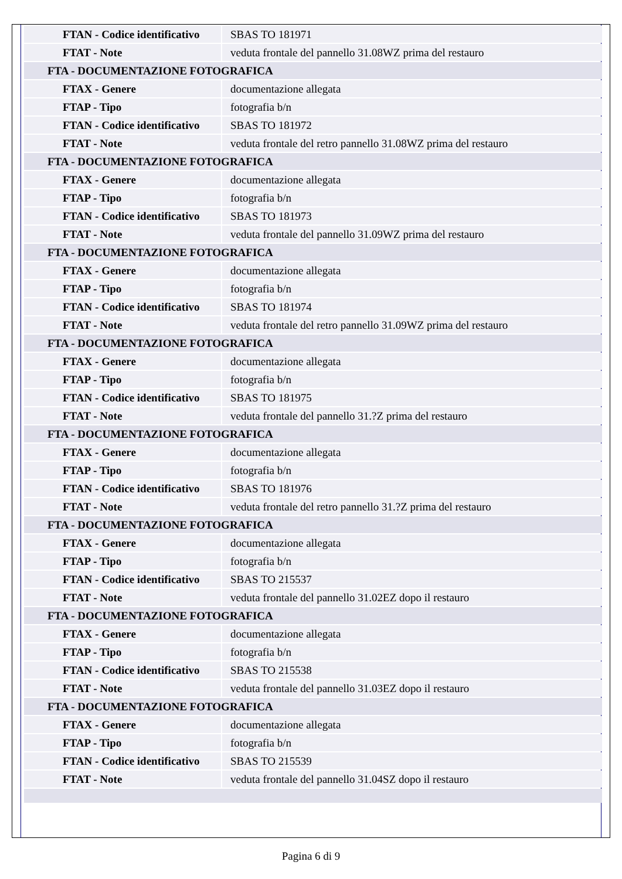| FTAN - Codice identificativo | SBAS TO 181971 |
| FTAT - Note | veduta frontale del pannello 31.08WZ prima del restauro |
| FTA - DOCUMENTAZIONE FOTOGRAFICA | |
| FTAX - Genere | documentazione allegata |
| FTAP - Tipo | fotografia b/n |
| FTAN - Codice identificativo | SBAS TO 181972 |
| FTAT - Note | veduta frontale del retro pannello 31.08WZ prima del restauro |
| FTA - DOCUMENTAZIONE FOTOGRAFICA | |
| FTAX - Genere | documentazione allegata |
| FTAP - Tipo | fotografia b/n |
| FTAN - Codice identificativo | SBAS TO 181973 |
| FTAT - Note | veduta frontale del pannello 31.09WZ prima del restauro |
| FTA - DOCUMENTAZIONE FOTOGRAFICA | |
| FTAX - Genere | documentazione allegata |
| FTAP - Tipo | fotografia b/n |
| FTAN - Codice identificativo | SBAS TO 181974 |
| FTAT - Note | veduta frontale del retro pannello 31.09WZ prima del restauro |
| FTA - DOCUMENTAZIONE FOTOGRAFICA | |
| FTAX - Genere | documentazione allegata |
| FTAP - Tipo | fotografia b/n |
| FTAN - Codice identificativo | SBAS TO 181975 |
| FTAT - Note | veduta frontale del pannello 31.?Z prima del restauro |
| FTA - DOCUMENTAZIONE FOTOGRAFICA | |
| FTAX - Genere | documentazione allegata |
| FTAP - Tipo | fotografia b/n |
| FTAN - Codice identificativo | SBAS TO 181976 |
| FTAT - Note | veduta frontale del retro pannello 31.?Z prima del restauro |
| FTA - DOCUMENTAZIONE FOTOGRAFICA | |
| FTAX - Genere | documentazione allegata |
| FTAP - Tipo | fotografia b/n |
| FTAN - Codice identificativo | SBAS TO 215537 |
| FTAT - Note | veduta frontale del pannello 31.02EZ dopo il restauro |
| FTA - DOCUMENTAZIONE FOTOGRAFICA | |
| FTAX - Genere | documentazione allegata |
| FTAP - Tipo | fotografia b/n |
| FTAN - Codice identificativo | SBAS TO 215538 |
| FTAT - Note | veduta frontale del pannello 31.03EZ dopo il restauro |
| FTA - DOCUMENTAZIONE FOTOGRAFICA | |
| FTAX - Genere | documentazione allegata |
| FTAP - Tipo | fotografia b/n |
| FTAN - Codice identificativo | SBAS TO 215539 |
| FTAT - Note | veduta frontale del pannello 31.04SZ dopo il restauro |
Pagina 6 di 9